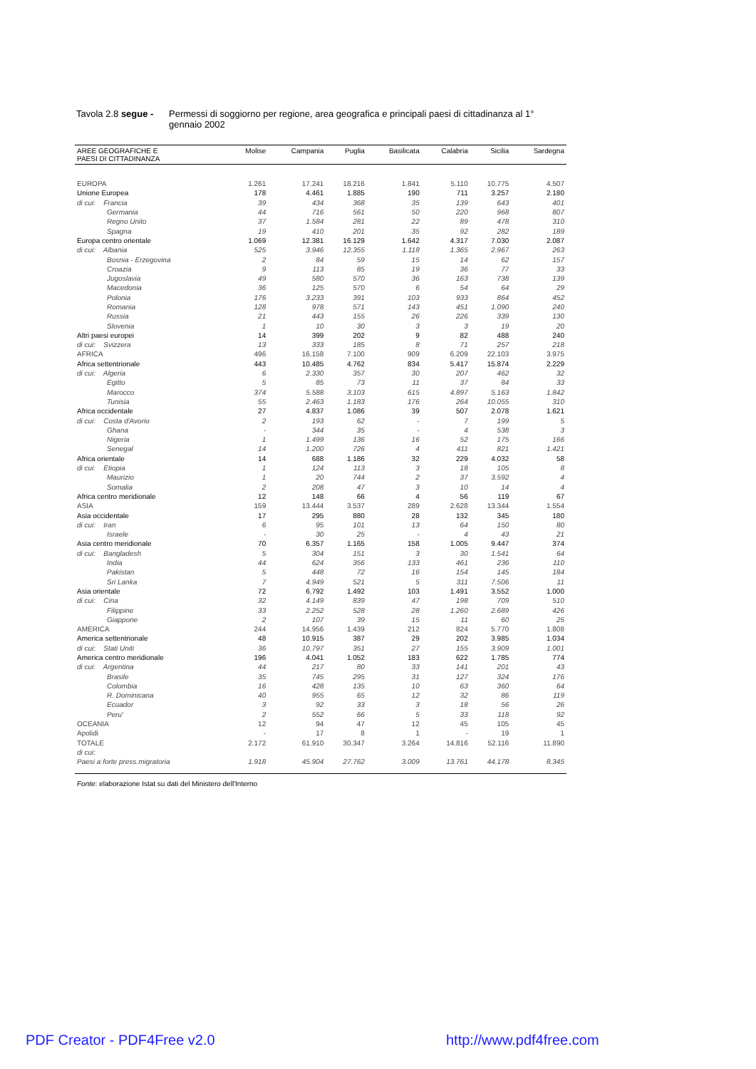Tavola 2.8 segue -
Permessi di soggiorno per regione, area geografica e principali paesi di cittadinanza al 1° gennaio 2002
| AREE GEOGRAFICHE E PAESI DI CITTADINANZA | Molise | Campania | Puglia | Basilicata | Calabria | Sicilia | Sardegna |
| --- | --- | --- | --- | --- | --- | --- | --- |
| EUROPA | 1.261 | 17.241 | 18.216 | 1.841 | 5.110 | 10.775 | 4.507 |
| Unione Europea | 178 | 4.461 | 1.885 | 190 | 711 | 3.257 | 2.180 |
| di cui: Francia | 39 | 434 | 368 | 35 | 139 | 643 | 401 |
| Germania | 44 | 716 | 561 | 50 | 220 | 968 | 807 |
| Regno Unito | 37 | 1.584 | 281 | 22 | 89 | 478 | 310 |
| Spagna | 19 | 410 | 201 | 35 | 92 | 282 | 189 |
| Europa centro orientale | 1.069 | 12.381 | 16.129 | 1.642 | 4.317 | 7.030 | 2.087 |
| di cui: Albania | 525 | 3.946 | 12.355 | 1.118 | 1.365 | 2.967 | 263 |
| Bosnia - Erzegovina | 2 | 84 | 59 | 15 | 14 | 62 | 157 |
| Croazia | 9 | 113 | 85 | 19 | 36 | 77 | 33 |
| Jugoslavia | 49 | 580 | 570 | 36 | 163 | 738 | 139 |
| Macedonia | 36 | 125 | 570 | 6 | 54 | 64 | 29 |
| Polonia | 176 | 3.233 | 391 | 103 | 933 | 864 | 452 |
| Romania | 128 | 978 | 571 | 143 | 451 | 1.090 | 240 |
| Russia | 21 | 443 | 155 | 26 | 226 | 339 | 130 |
| Slovenia | 1 | 10 | 30 | 3 | 3 | 19 | 20 |
| Altri paesi europei | 14 | 399 | 202 | 9 | 82 | 488 | 240 |
| di cui: Svizzera | 13 | 333 | 185 | 8 | 71 | 257 | 218 |
| AFRICA | 496 | 16.158 | 7.100 | 909 | 6.209 | 22.103 | 3.975 |
| Africa settentrionale | 443 | 10.485 | 4.762 | 834 | 5.417 | 15.874 | 2.229 |
| di cui: Algeria | 6 | 2.330 | 357 | 30 | 207 | 462 | 32 |
| Egitto | 5 | 85 | 73 | 11 | 37 | 84 | 33 |
| Marocco | 374 | 5.588 | 3.103 | 615 | 4.897 | 5.163 | 1.842 |
| Tunisia | 55 | 2.463 | 1.183 | 176 | 264 | 10.055 | 310 |
| Africa occidentale | 27 | 4.837 | 1.086 | 39 | 507 | 2.078 | 1.621 |
| di cui: Costa d'Avorio | 2 | 193 | 62 | - | 7 | 199 | 5 |
| Ghana | - | 344 | 35 | - | 4 | 538 | 3 |
| Nigeria | 1 | 1.499 | 136 | 16 | 52 | 175 | 166 |
| Senegal | 14 | 1.200 | 726 | 4 | 411 | 821 | 1.421 |
| Africa orientale | 14 | 688 | 1.186 | 32 | 229 | 4.032 | 58 |
| di cui: Etiopia | 1 | 124 | 113 | 3 | 18 | 105 | 8 |
| Maurizio | 1 | 20 | 744 | 2 | 37 | 3.592 | 4 |
| Somalia | 2 | 208 | 47 | 3 | 10 | 14 | 4 |
| Africa centro meridionale | 12 | 148 | 66 | 4 | 56 | 119 | 67 |
| ASIA | 159 | 13.444 | 3.537 | 289 | 2.628 | 13.344 | 1.554 |
| Asia occidentale | 17 | 295 | 880 | 28 | 132 | 345 | 180 |
| di cui: Iran | 6 | 95 | 101 | 13 | 64 | 150 | 80 |
| Israele | - | 30 | 25 | - | 4 | 43 | 21 |
| Asia centro meridionale | 70 | 6.357 | 1.165 | 158 | 1.005 | 9.447 | 374 |
| di cui: Bangladesh | 5 | 304 | 151 | 3 | 30 | 1.541 | 64 |
| India | 44 | 624 | 356 | 133 | 461 | 236 | 110 |
| Pakistan | 5 | 448 | 72 | 16 | 154 | 145 | 184 |
| Sri Lanka | 7 | 4.949 | 521 | 5 | 311 | 7.506 | 11 |
| Asia orientale | 72 | 6.792 | 1.492 | 103 | 1.491 | 3.552 | 1.000 |
| di cui: Cina | 32 | 4.149 | 839 | 47 | 198 | 709 | 510 |
| Filippine | 33 | 2.252 | 528 | 28 | 1.260 | 2.689 | 426 |
| Giappone | 2 | 107 | 39 | 15 | 11 | 60 | 25 |
| AMERICA | 244 | 14.956 | 1.439 | 212 | 824 | 5.770 | 1.808 |
| America settentrionale | 48 | 10.915 | 387 | 29 | 202 | 3.985 | 1.034 |
| di cui: Stati Uniti | 36 | 10.797 | 351 | 27 | 155 | 3.909 | 1.001 |
| America centro meridionale | 196 | 4.041 | 1.052 | 183 | 622 | 1.785 | 774 |
| di cui: Argentina | 44 | 217 | 80 | 33 | 141 | 201 | 43 |
| Brasile | 35 | 745 | 295 | 31 | 127 | 324 | 176 |
| Colombia | 16 | 428 | 135 | 10 | 63 | 360 | 64 |
| R. Dominicana | 40 | 955 | 65 | 12 | 32 | 86 | 119 |
| Ecuador | 3 | 92 | 33 | 3 | 18 | 56 | 26 |
| Peru' | 2 | 552 | 66 | 5 | 33 | 118 | 92 |
| OCEANIA | 12 | 94 | 47 | 12 | 45 | 105 | 45 |
| Apolidi | - | 17 | 8 | 1 | - | 19 | 1 |
| TOTALE | 2.172 | 61.910 | 30.347 | 3.264 | 14.816 | 52.116 | 11.890 |
| di cui: | | | | | | | |
| Paesi a forte press.migratoria | 1.918 | 45.904 | 27.762 | 3.009 | 13.761 | 44.178 | 8.345 |
Fonte: elaborazione Istat su dati del Ministero dell'Interno
PDF Creator - PDF4Free v2.0 http://www.pdf4free.com